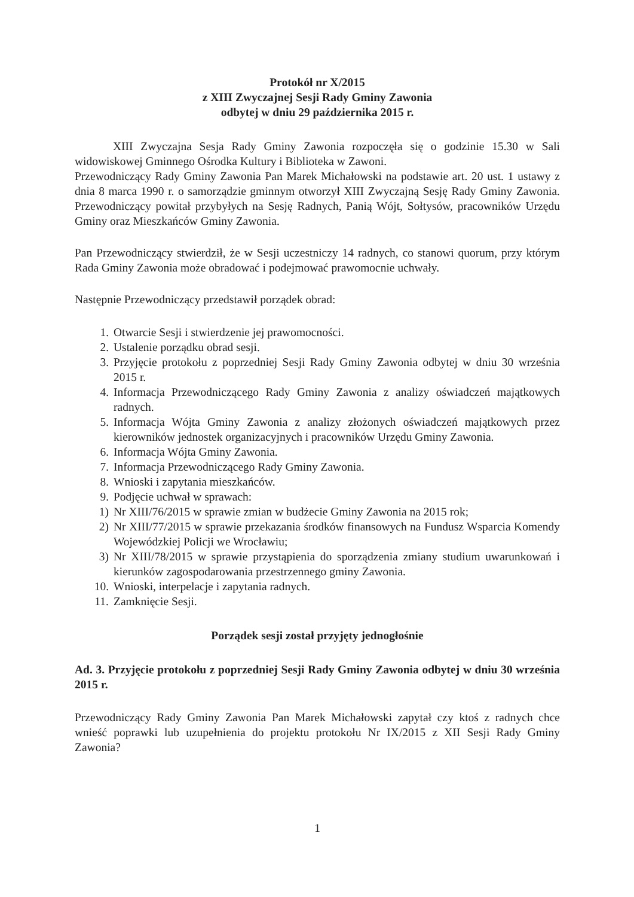Protokół nr X/2015
z XIII Zwyczajnej Sesji Rady Gminy Zawonia
odbytej w dniu 29 października 2015 r.
XIII Zwyczajna Sesja Rady Gminy Zawonia rozpoczęła się o godzinie 15.30 w Sali widowiskowej Gminnego Ośrodka Kultury i Biblioteka w Zawoni.
Przewodniczący Rady Gminy Zawonia Pan Marek Michałowski na podstawie art. 20 ust. 1 ustawy z dnia 8 marca 1990 r. o samorządzie gminnym otworzył XIII Zwyczajną Sesję Rady Gminy Zawonia. Przewodniczący powitał przybyłych na Sesję Radnych, Panią Wójt, Sołtysów, pracowników Urzędu Gminy oraz Mieszkańców Gminy Zawonia.
Pan Przewodniczący stwierdził, że w Sesji uczestniczy 14 radnych, co stanowi quorum, przy którym Rada Gminy Zawonia może obradować i podejmować prawomocnie uchwały.
Następnie Przewodniczący przedstawił porządek obrad:
1. Otwarcie Sesji i stwierdzenie jej prawomocności.
2. Ustalenie porządku obrad sesji.
3. Przyjęcie protokołu z poprzedniej Sesji Rady Gminy Zawonia odbytej w dniu 30 września 2015 r.
4. Informacja Przewodniczącego Rady Gminy Zawonia z analizy oświadczeń majątkowych radnych.
5. Informacja Wójta Gminy Zawonia z analizy złożonych oświadczeń majątkowych przez kierowników jednostek organizacyjnych i pracowników Urzędu Gminy Zawonia.
6. Informacja Wójta Gminy Zawonia.
7. Informacja Przewodniczącego Rady Gminy Zawonia.
8. Wnioski i zapytania mieszkańców.
9. Podjęcie uchwał w sprawach:
1) Nr XIII/76/2015 w sprawie zmian w budżecie Gminy Zawonia na 2015 rok;
2) Nr XIII/77/2015 w sprawie przekazania środków finansowych na Fundusz Wsparcia Komendy Wojewódzkiej Policji we Wrocławiu;
3) Nr XIII/78/2015 w sprawie przystąpienia do sporządzenia zmiany studium uwarunkowań i kierunków zagospodarowania przestrzennego gminy Zawonia.
10. Wnioski, interpelacje i zapytania radnych.
11. Zamknięcie Sesji.
Porządek sesji został przyjęty jednogłośnie
Ad. 3. Przyjęcie protokołu z poprzedniej Sesji Rady Gminy Zawonia odbytej w dniu 30 września 2015 r.
Przewodniczący Rady Gminy Zawonia Pan Marek Michałowski zapytał czy ktoś z radnych chce wnieść poprawki lub uzupełnienia do projektu protokołu Nr IX/2015 z XII Sesji Rady Gminy Zawonia?
1